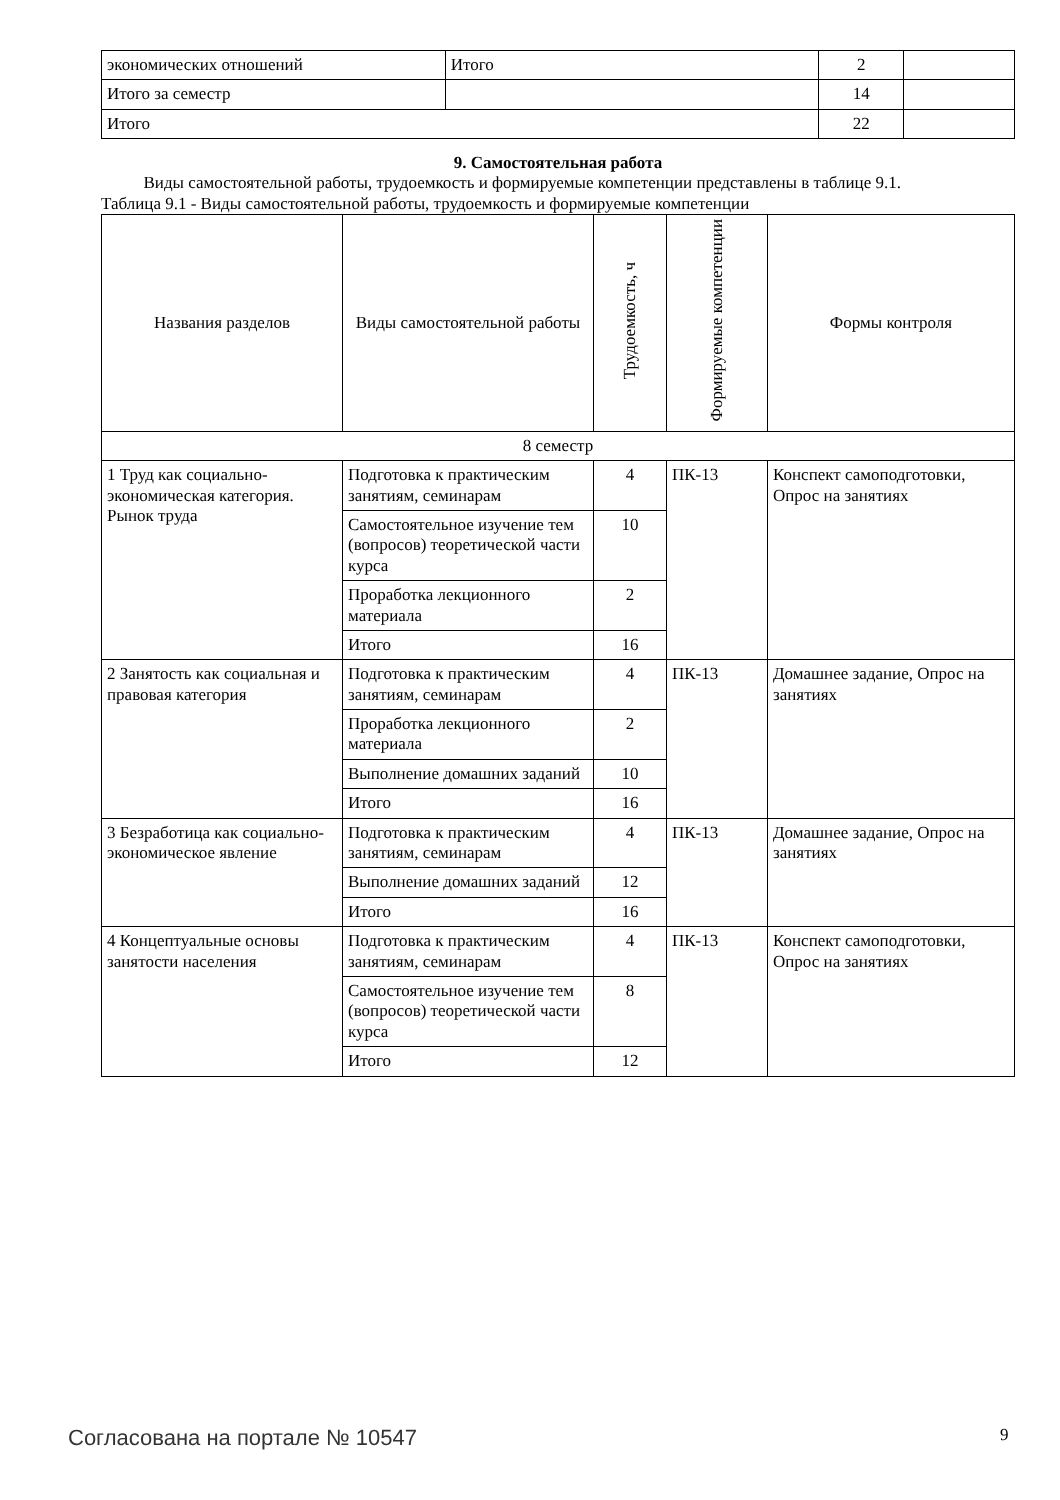| экономических отношений | Итого | 2 | |
| Итого за семестр | | 14 | |
| Итого | | 22 | |
9. Самостоятельная работа
Виды самостоятельной работы, трудоемкость и формируемые компетенции представлены в таблице 9.1.
Таблица 9.1 - Виды самостоятельной работы, трудоемкость и формируемые компетенции
| Названия разделов | Виды самостоятельной работы | Трудоемкость, ч | Формируемые компетенции | Формы контроля |
| --- | --- | --- | --- | --- |
| 8 семестр | | | | |
| 1 Труд как социально-экономическая категория. Рынок труда | Подготовка к практическим занятиям, семинарам | 4 | ПК-13 | Конспект самоподготовки, Опрос на занятиях |
| | Самостоятельное изучение тем (вопросов) теоретической части курса | 10 | | |
| | Проработка лекционного материала | 2 | | |
| | Итого | 16 | | |
| 2 Занятость как социальная и правовая категория | Подготовка к практическим занятиям, семинарам | 4 | ПК-13 | Домашнее задание, Опрос на занятиях |
| | Проработка лекционного материала | 2 | | |
| | Выполнение домашних заданий | 10 | | |
| | Итого | 16 | | |
| 3 Безработица как социально-экономическое явление | Подготовка к практическим занятиям, семинарам | 4 | ПК-13 | Домашнее задание, Опрос на занятиях |
| | Выполнение домашних заданий | 12 | | |
| | Итого | 16 | | |
| 4 Концептуальные основы занятости населения | Подготовка к практическим занятиям, семинарам | 4 | ПК-13 | Конспект самоподготовки, Опрос на занятиях |
| | Самостоятельное изучение тем (вопросов) теоретической части курса | 8 | | |
| | Итого | 12 | | |
Согласована на портале № 10547 9